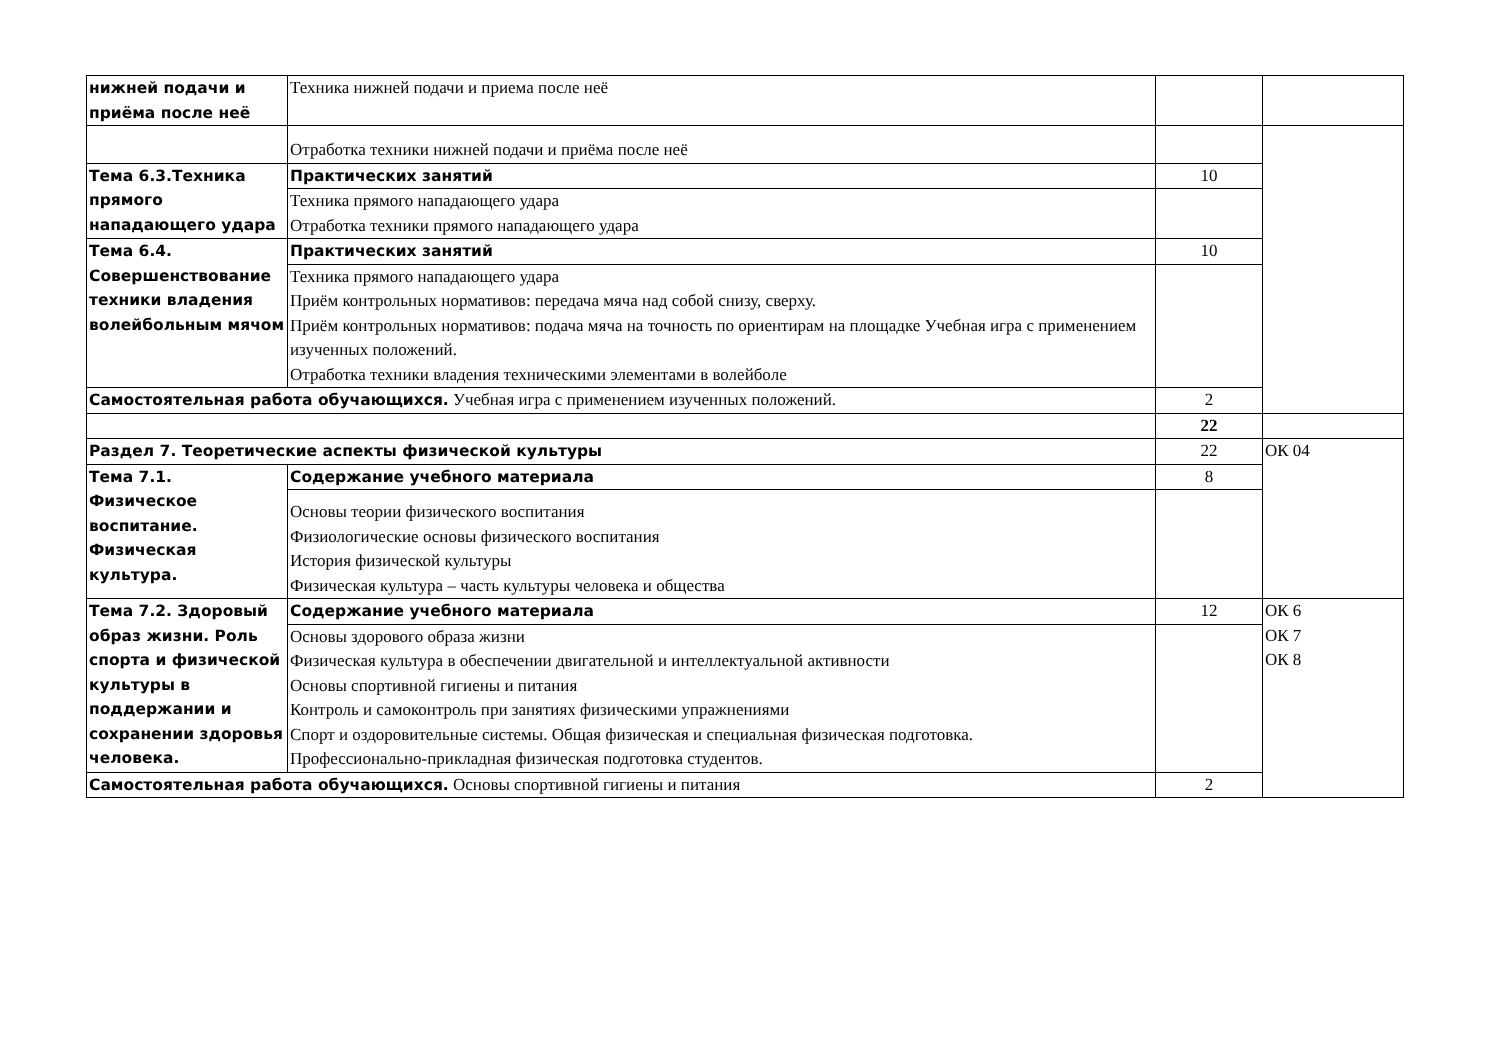| нижней подачи и приёма после неё | Техника нижней подачи и приема после неё | | |
| | Отработка техники нижней подачи и приёма после неё | | |
| Тема 6.3.Техника прямого нападающего удара | Практических занятий | 10 | |
| | Техника прямого нападающего удара Отработка техники прямого нападающего удара | | |
| Тема 6.4. Совершенствование техники владения волейбольным мячом | Практических занятий | 10 | |
| | Техника прямого нападающего удара Приём контрольных нормативов: передача мяча над собой снизу, сверху. Приём контрольных нормативов: подача мяча на точность по ориентирам на площадке Учебная игра с применением изученных положений. Отработка техники владения техническими элементами в волейболе | | |
| Самостоятельная работа обучающихся. Учебная игра с применением изученных положений. | | 2 | |
| | | 22 | |
| Раздел 7. Теоретические аспекты физической культуры | | 22 | ОК 04 |
| Тема 7.1. Физическое воспитание. Физическая культура. | Содержание учебного материала | 8 | |
| | Основы теории физического воспитания Физиологические основы физического воспитания История физической культуры Физическая культура – часть культуры человека и общества | | |
| Тема 7.2. Здоровый образ жизни. Роль спорта и физической культуры в поддержании и сохранении здоровья человека. | Содержание учебного материала | 12 | ОК 6 ОК 7 ОК 8 |
| | Основы здорового образа жизни Физическая культура в обеспечении двигательной и интеллектуальной активности Основы спортивной гигиены и питания Контроль и самоконтроль при занятиях физическими упражнениями Спорт и оздоровительные системы. Общая физическая и специальная физическая подготовка. Профессионально-прикладная физическая подготовка студентов. | | |
| Самостоятельная работа обучающихся. Основы спортивной гигиены и питания | | 2 | |